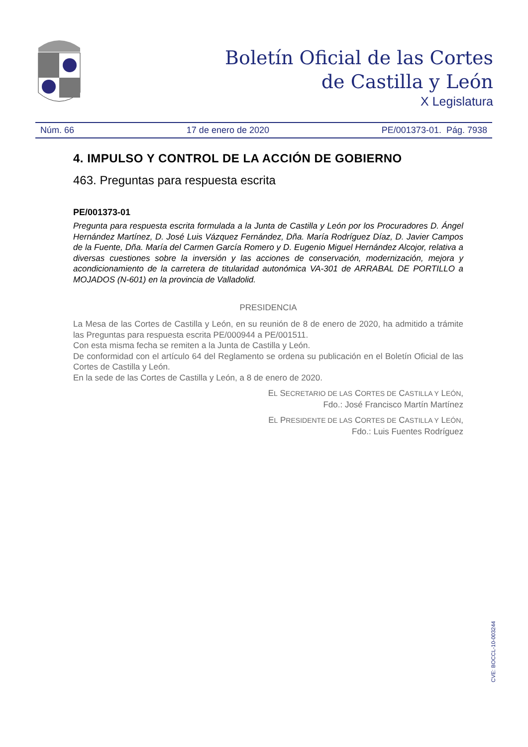Boletín Oficial de las Cortes
de Castilla y León
X Legislatura
Núm. 66 17 de enero de 2020 PE/001373-01. Pág. 7938
4. IMPULSO Y CONTROL DE LA ACCIÓN DE GOBIERNO
463. Preguntas para respuesta escrita
PE/001373-01
Pregunta para respuesta escrita formulada a la Junta de Castilla y León por los Procuradores D. Ángel Hernández Martínez, D. José Luis Vázquez Fernández, Dña. María Rodríguez Díaz, D. Javier Campos de la Fuente, Dña. María del Carmen García Romero y D. Eugenio Miguel Hernández Alcojor, relativa a diversas cuestiones sobre la inversión y las acciones de conservación, modernización, mejora y acondicionamiento de la carretera de titularidad autonómica VA-301 de ARRABAL DE PORTILLO a MOJADOS (N-601) en la provincia de Valladolid.
PRESIDENCIA
La Mesa de las Cortes de Castilla y León, en su reunión de 8 de enero de 2020, ha admitido a trámite las Preguntas para respuesta escrita PE/000944 a PE/001511.
Con esta misma fecha se remiten a la Junta de Castilla y León.
De conformidad con el artículo 64 del Reglamento se ordena su publicación en el Boletín Oficial de las Cortes de Castilla y León.
En la sede de las Cortes de Castilla y León, a 8 de enero de 2020.
EL SECRETARIO DE LAS CORTES DE CASTILLA Y LEÓN,
Fdo.: José Francisco Martín Martínez
EL PRESIDENTE DE LAS CORTES DE CASTILLA Y LEÓN,
Fdo.: Luis Fuentes Rodríguez
CVE: BOCCL-10-003244